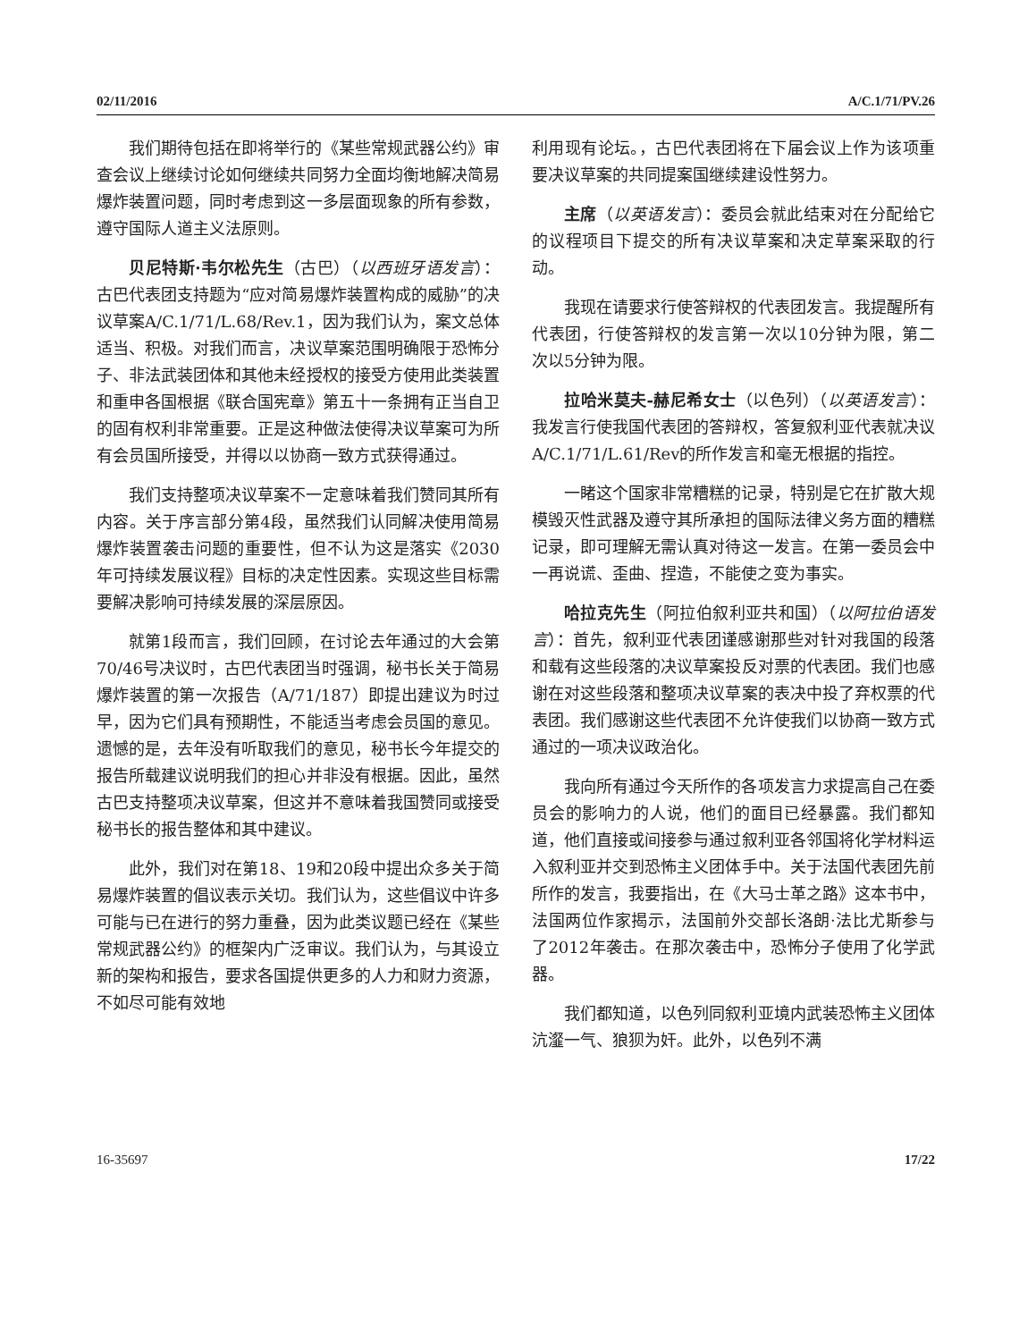02/11/2016 A/C.1/71/PV.26
我们期待包括在即将举行的《某些常规武器公约》审查会议上继续讨论如何继续共同努力全面均衡地解决简易爆炸装置问题，同时考虑到这一多层面现象的所有参数，遵守国际人道主义法原则。
贝尼特斯·韦尔松先生（古巴）（以西班牙语发言）：古巴代表团支持题为“应对简易爆炸装置构成的威胁”的决议草案A/C.1/71/L.68/Rev.1，因为我们认为，案文总体适当、积极。对我们而言，决议草案范围明确限于恐怖分子、非法武装团体和其他未经授权的接受方使用此类装置和重申各国根据《联合国宪章》第五十一条拥有正当自卫的固有权利非常重要。正是这种做法使得决议草案可为所有会员国所接受，并得以以协商一致方式获得通过。
我们支持整项决议草案不一定意味着我们赞同其所有内容。关于序言部分第4段，虽然我们认同解决使用简易爆炸装置袭击问题的重要性，但不认为这是落实《2030年可持续发展议程》目标的决定性因素。实现这些目标需要解决影响可持续发展的深层原因。
就第1段而言，我们回顾，在讨论去年通过的大会第70/46号决议时，古巴代表团当时强调，秘书长关于简易爆炸装置的第一次报告（A/71/187）即提出建议为时过早，因为它们具有预期性，不能适当考虑会员国的意见。遗憾的是，去年没有听取我们的意见，秘书长今年提交的报告所载建议说明我们的担心并非没有根据。因此，虽然古巴支持整项决议草案，但这并不意味着我国赞同或接受秘书长的报告整体和其中建议。
此外，我们对在第18、19和20段中提出众多关于简易爆炸装置的倡议表示关切。我们认为，这些倡议中许多可能与已在进行的努力重叠，因为此类议题已经在《某些常规武器公约》的框架内广泛审议。我们认为，与其设立新的架构和报告，要求各国提供更多的人力和财力资源，不如尽可能有效地
利用现有论坛。，古巴代表团将在下届会议上作为该项重要决议草案的共同提案国继续建设性努力。
主席（以英语发言）：委员会就此结束对在分配给它的议程项目下提交的所有决议草案和决定草案采取的行动。
我现在请要求行使答辩权的代表团发言。我提醒所有代表团，行使答辩权的发言第一次以10分钟为限，第二次以5分钟为限。
拉哈米莫夫-赫尼希女士（以色列）（以英语发言）：我发言行使我国代表团的答辩权，答复叙利亚代表就决议 A/C.1/71/L.61/Rev的所作发言和毫无根据的指控。
一睹这个国家非常糟糕的记录，特别是它在扩散大规模毁灭性武器及遵守其所承担的国际法律义务方面的糟糕记录，即可理解无需认真对待这一发言。在第一委员会中一再说谎、歪曲、捏造，不能使之变为事实。
哈拉克先生（阿拉伯叙利亚共和国）（以阿拉伯语发言）：首先，叙利亚代表团谨感谢那些对针对我国的段落和载有这些段落的决议草案投反对票的代表团。我们也感谢在对这些段落和整项决议草案的表决中投了弃权票的代表团。我们感谢这些代表团不允许使我们以协商一致方式通过的一项决议政治化。
我向所有通过今天所作的各项发言力求提高自己在委员会的影响力的人说，他们的面目已经暴露。我们都知道，他们直接或间接参与通过叙利亚各邻国将化学材料运入叙利亚并交到恐怖主义团体手中。关于法国代表团先前所作的发言，我要指出，在《大马士革之路》这本书中，法国两位作家揭示，法国前外交部长洛朗·法比尤斯参与了2012年袭击。在那次袭击中，恐怖分子使用了化学武器。
我们都知道，以色列同叙利亚境内武装恐怖主义团体沆瀣一气、狼狈为奸。此外，以色列不满
16-35697 17/22